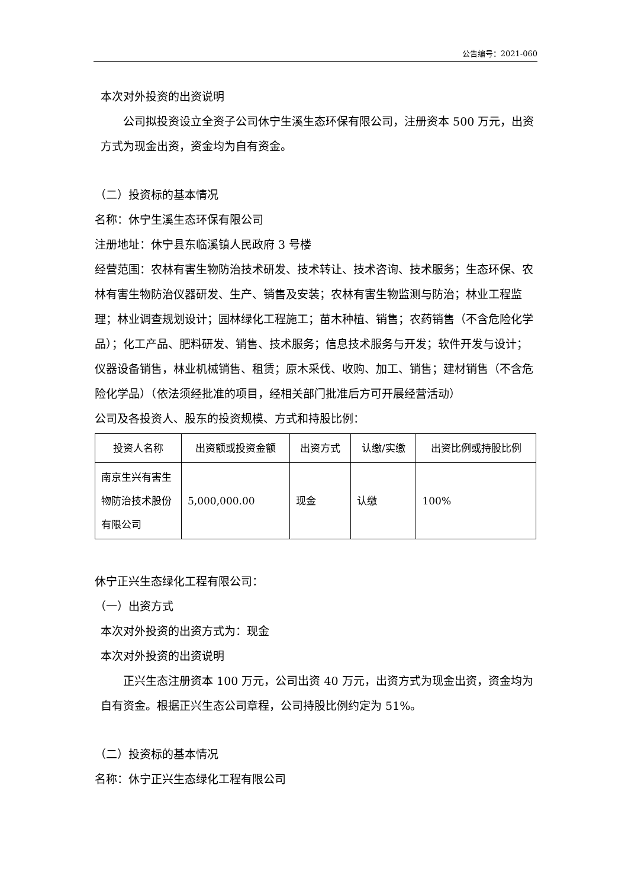公告编号：2021-060
本次对外投资的出资说明
公司拟投资设立全资子公司休宁生溪生态环保有限公司，注册资本 500 万元，出资方式为现金出资，资金均为自有资金。
（二）投资标的基本情况
名称：休宁生溪生态环保有限公司
注册地址：休宁县东临溪镇人民政府 3 号楼
经营范围：农林有害生物防治技术研发、技术转让、技术咨询、技术服务；生态环保、农林有害生物防治仪器研发、生产、销售及安装；农林有害生物监测与防治；林业工程监理；林业调查规划设计；园林绿化工程施工；苗木种植、销售；农药销售（不含危险化学品）；化工产品、肥料研发、销售、技术服务；信息技术服务与开发；软件开发与设计；仪器设备销售，林业机械销售、租赁；原木采伐、收购、加工、销售；建材销售（不含危险化学品）（依法须经批准的项目，经相关部门批准后方可开展经营活动）
公司及各投资人、股东的投资规模、方式和持股比例：
| 投资人名称 | 出资额或投资金额 | 出资方式 | 认缴/实缴 | 出资比例或持股比例 |
| --- | --- | --- | --- | --- |
| 南京生兴有害生物防治技术股份有限公司 | 5,000,000.00 | 现金 | 认缴 | 100% |
休宁正兴生态绿化工程有限公司：
（一）出资方式
本次对外投资的出资方式为：现金
本次对外投资的出资说明
正兴生态注册资本 100 万元，公司出资 40 万元，出资方式为现金出资，资金均为自有资金。根据正兴生态公司章程，公司持股比例约定为 51%。
（二）投资标的基本情况
名称：休宁正兴生态绿化工程有限公司